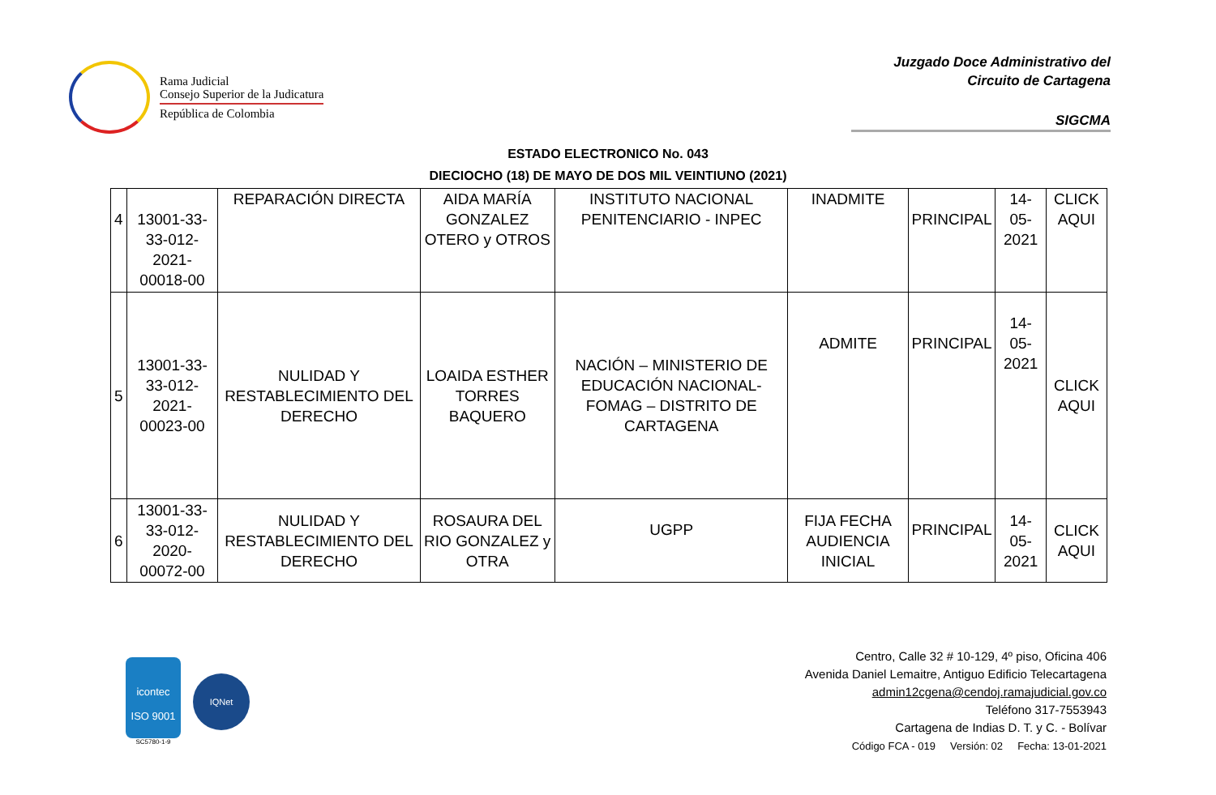Rama Judicial
Consejo Superior de la Judicatura
República de Colombia
Juzgado Doce Administrativo del
Circuito de Cartagena
SIGCMA
ESTADO ELECTRONICO No. 043
DIECIOCHO (18) DE MAYO DE DOS MIL VEINTIUNO (2021)
| 4 | 13001-33-33-012-2021-00018-00 | REPARACIÓN DIRECTA | AIDA MARÍA GONZALEZ OTERO y OTROS | INSTITUTO NACIONAL PENITENCIARIO - INPEC | INADMITE | PRINCIPAL | 14-05-2021 | CLICK AQUI |
| 5 | 13001-33-33-012-2021-00023-00 | NULIDAD Y RESTABLECIMIENTO DEL DERECHO | LOAIDA ESTHER TORRES BAQUERO | NACIÓN – MINISTERIO DE EDUCACIÓN NACIONAL-FOMAG – DISTRITO DE CARTAGENA | ADMITE | PRINCIPAL | 14-05-2021 | CLICK AQUI |
| 6 | 13001-33-33-012-2020-00072-00 | NULIDAD Y RESTABLECIMIENTO DEL DERECHO | ROSAURA DEL RIO GONZALEZ y OTRA | UGPP | FIJA FECHA AUDIENCIA INICIAL | PRINCIPAL | 14-05-2021 | CLICK AQUI |
icontec
ISO 9001
SC5780-1-9
IQNet
Centro, Calle 32 # 10-129, 4º piso, Oficina 406
Avenida Daniel Lemaitre, Antiguo Edificio Telecartagena
admin12cgena@cendoj.ramajudicial.gov.co
Teléfono 317-7553943
Cartagena de Indias D. T. y C. - Bolívar
Código FCA - 019 Versión: 02 Fecha: 13-01-2021